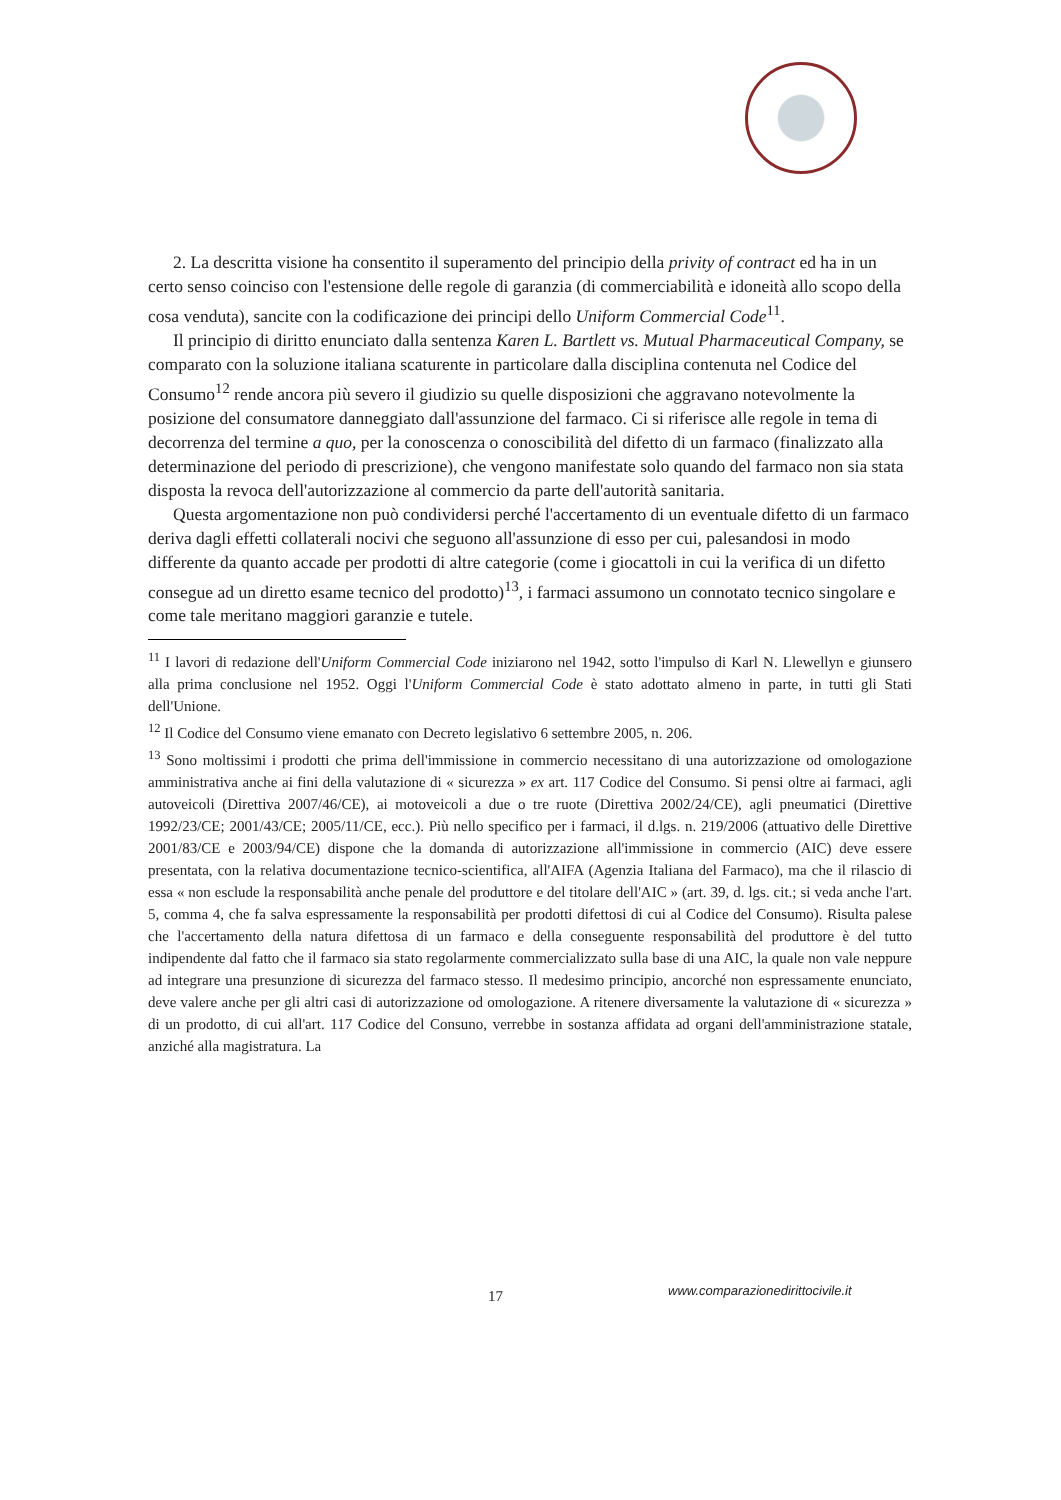2. La descritta visione ha consentito il superamento del principio della privity of contract ed ha in un certo senso coinciso con l'estensione delle regole di garanzia (di commerciabilità e idoneità allo scopo della cosa venduta), sancite con la codificazione dei principi dello Uniform Commercial Code<sup>11</sup>.
Il principio di diritto enunciato dalla sentenza Karen L. Bartlett vs. Mutual Pharmaceutical Company, se comparato con la soluzione italiana scaturente in particolare dalla disciplina contenuta nel Codice del Consumo<sup>12</sup> rende ancora più severo il giudizio su quelle disposizioni che aggravano notevolmente la posizione del consumatore danneggiato dall'assunzione del farmaco. Ci si riferisce alle regole in tema di decorrenza del termine a quo, per la conoscenza o conoscibilità del difetto di un farmaco (finalizzato alla determinazione del periodo di prescrizione), che vengono manifestate solo quando del farmaco non sia stata disposta la revoca dell'autorizzazione al commercio da parte dell'autorità sanitaria.
Questa argomentazione non può condividersi perché l'accertamento di un eventuale difetto di un farmaco deriva dagli effetti collaterali nocivi che seguono all'assunzione di esso per cui, palesandosi in modo differente da quanto accade per prodotti di altre categorie (come i giocattoli in cui la verifica di un difetto consegue ad un diretto esame tecnico del prodotto)<sup>13</sup>, i farmaci assumono un connotato tecnico singolare e come tale meritano maggiori garanzie e tutele.
<sup>11</sup> I lavori di redazione dell'Uniform Commercial Code iniziarono nel 1942, sotto l'impulso di Karl N. Llewellyn e giunsero alla prima conclusione nel 1952. Oggi l'Uniform Commercial Code è stato adottato almeno in parte, in tutti gli Stati dell'Unione.
<sup>12</sup> Il Codice del Consumo viene emanato con Decreto legislativo 6 settembre 2005, n. 206.
<sup>13</sup> Sono moltissimi i prodotti che prima dell'immissione in commercio necessitano di una autorizzazione od omologazione amministrativa anche ai fini della valutazione di « sicurezza » ex art. 117 Codice del Consumo. Si pensi oltre ai farmaci, agli autoveicoli (Direttiva 2007/46/CE), ai motoveicoli a due o tre ruote (Direttiva 2002/24/CE), agli pneumatici (Direttive 1992/23/CE; 2001/43/CE; 2005/11/CE, ecc.). Più nello specifico per i farmaci, il d.lgs. n. 219/2006 (attuativo delle Direttive 2001/83/CE e 2003/94/CE) dispone che la domanda di autorizzazione all'immissione in commercio (AIC) deve essere presentata, con la relativa documentazione tecnico-scientifica, all'AIFA (Agenzia Italiana del Farmaco), ma che il rilascio di essa « non esclude la responsabilità anche penale del produttore e del titolare dell'AIC » (art. 39, d. lgs. cit.; si veda anche l'art. 5, comma 4, che fa salva espressamente la responsabilità per prodotti difettosi di cui al Codice del Consumo). Risulta palese che l'accertamento della natura difettosa di un farmaco e della conseguente responsabilità del produttore è del tutto indipendente dal fatto che il farmaco sia stato regolarmente commercializzato sulla base di una AIC, la quale non vale neppure ad integrare una presunzione di sicurezza del farmaco stesso. Il medesimo principio, ancorché non espressamente enunciato, deve valere anche per gli altri casi di autorizzazione od omologazione. A ritenere diversamente la valutazione di « sicurezza » di un prodotto, di cui all'art. 117 Codice del Consuno, verrebbe in sostanza affidata ad organi dell'amministrazione statale, anziché alla magistratura. La
17
www.comparazionedirittocivile.it